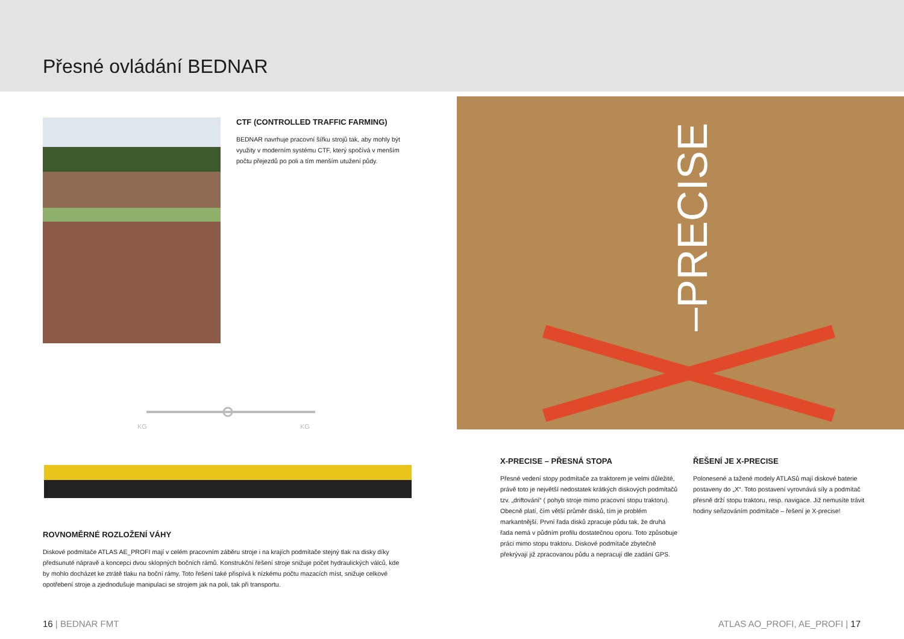Přesné ovládání BEDNAR
CTF (CONTROLLED TRAFFIC FARMING)
BEDNAR navrhuje pracovní šířku strojů tak, aby mohly být využity v moderním systému CTF, který spočívá v menším počtu přejezdů po poli a tím menším utužení půdy.
KG
KG
ROVNOMĚRNÉ ROZLOŽENÍ VÁHY
Diskové podmítače ATLAS AE_PROFI mají v celém pracovním záběru stroje i na krajích podmítače stejný tlak na disky díky předsunuté nápravě a koncepci dvou sklopných bočních rámů. Konstrukční řešení stroje snižuje počet hydraulických válců, kde by mohlo docházet ke ztrátě tlaku na boční rámy. Toto řešení také přispívá k nízkému počtu mazacích míst, snižuje celkové opotřebení stroje a zjednodušuje manipulaci se strojem jak na poli, tak při transportu.
–PRECISE
X-PRECISE – PŘESNÁ STOPA
Přesné vedení stopy podmítače za traktorem je velmi důležité, právě toto je největší nedostatek krátkých diskových podmítačů tzv. „driftování“ ( pohyb stroje mimo pracovní stopu traktoru). Obecně platí, čím větší průměr disků, tím je problém markantnější. První řada disků zpracuje půdu tak, že druhá řada nemá v půdním profilu dostatečnou oporu. Toto způsobuje práci mimo stopu traktoru. Diskové podmítače zbytečně překrývají již zpracovanou půdu a nepracují dle zadání GPS.
ŘEŠENÍ JE X-PRECISE
Polonesené a tažené modely ATLASů mají diskové baterie postaveny do „X“. Toto postavení vyrovnává síly a podmítač přesně drží stopu traktoru, resp. navigace. Již nemusíte trávit hodiny seřizováním podmítače – řešení je X-precise!
16 | BEDNAR FMT ATLAS AO_PROFI, AE_PROFI | 17